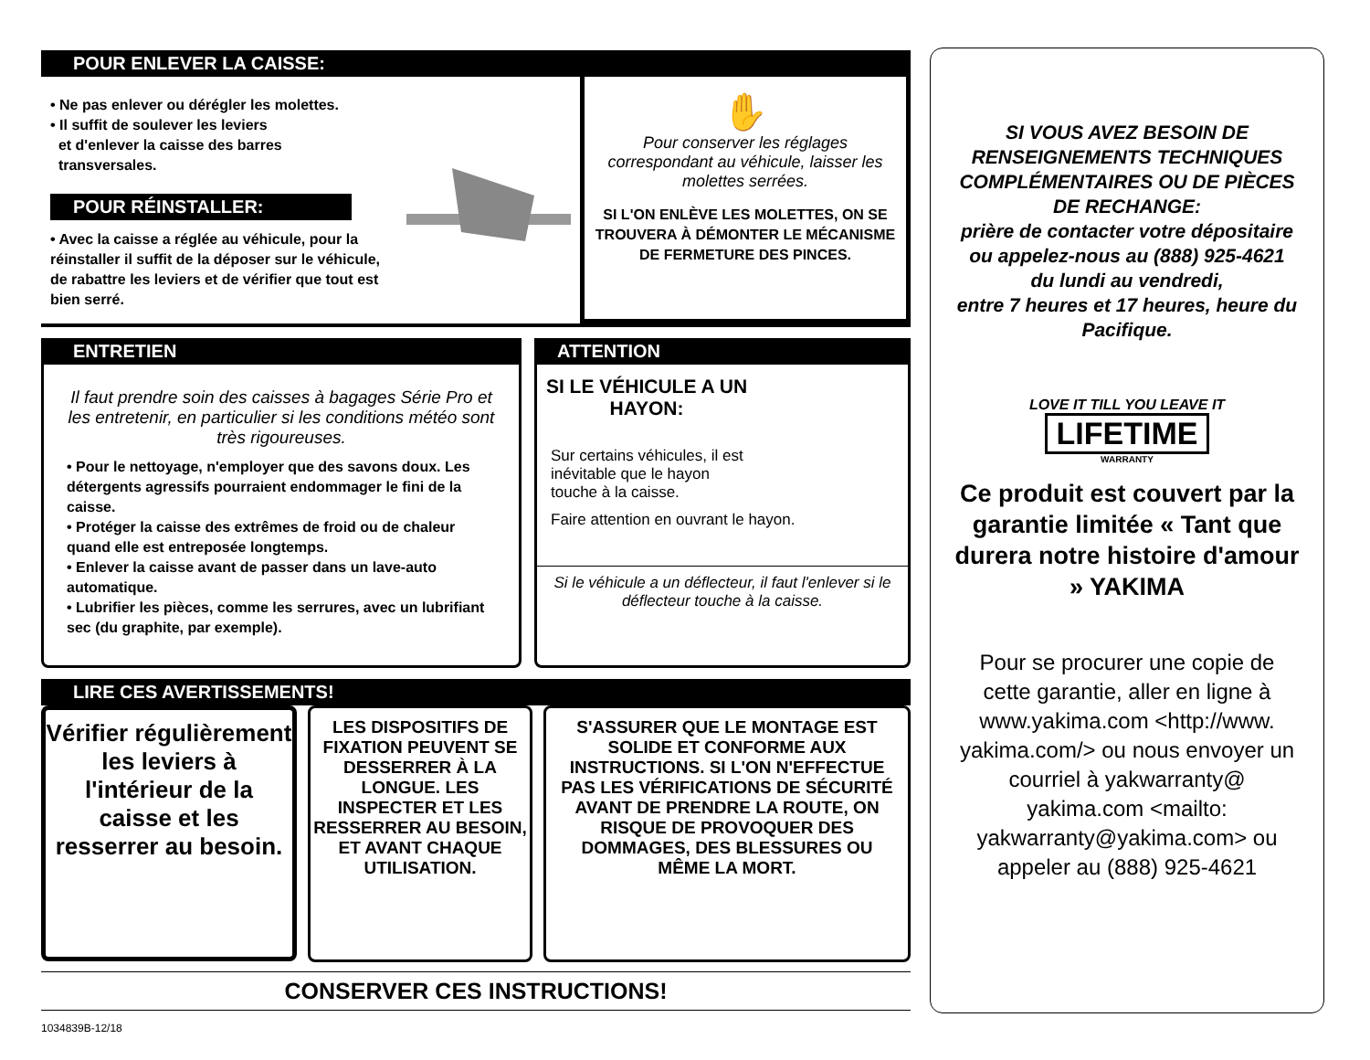POUR ENLEVER LA CAISSE:
• Ne pas enlever ou dérégler les molettes.
• Il suffit de soulever les leviers
et d'enlever la caisse des barres
transversales.
POUR RÉINSTALLER:
• Avec la caisse a réglée au véhicule, pour la réinstaller il suffit de la déposer sur le véhicule, de rabattre les leviers et de vérifier que tout est bien serré.
✋
Pour conserver les réglages correspondant au véhicule, laisser les molettes serrées.
SI L'ON ENLÈVE LES MOLETTES, ON SE TROUVERA À DÉMONTER LE MÉCANISME DE FERMETURE DES PINCES.
ENTRETIEN
Il faut prendre soin des caisses à bagages Série Pro et les entretenir, en particulier si les conditions météo sont très rigoureuses.
• Pour le nettoyage, n'employer que des savons doux. Les détergents agressifs pourraient endommager le fini de la caisse.
• Protéger la caisse des extrêmes de froid ou de chaleur quand elle est entreposée longtemps.
• Enlever la caisse avant de passer dans un lave-auto automatique.
• Lubrifier les pièces, comme les serrures, avec un lubrifiant sec (du graphite, par exemple).
ATTENTION
SI LE VÉHICULE A UN HAYON:
Sur certains véhicules, il est inévitable que le hayon touche à la caisse.
Faire attention en ouvrant le hayon.
Si le véhicule a un déflecteur, il faut l'enlever si le déflecteur touche à la caisse.
LIRE CES AVERTISSEMENTS!
Vérifier régulièrement les leviers à l'intérieur de la caisse et les resserrer au besoin.
LES DISPOSITIFS DE FIXATION PEUVENT SE DESSERRER À LA LONGUE. LES INSPECTER ET LES RESSERRER AU BESOIN, ET AVANT CHAQUE UTILISATION.
S'ASSURER QUE LE MONTAGE EST SOLIDE ET CONFORME AUX INSTRUCTIONS. SI L'ON N'EFFECTUE PAS LES VÉRIFICATIONS DE SÉCURITÉ AVANT DE PRENDRE LA ROUTE, ON RISQUE DE PROVOQUER DES DOMMAGES, DES BLESSURES OU MÊME LA MORT.
CONSERVER CES INSTRUCTIONS!
1034839B-12/18
SI VOUS AVEZ BESOIN DE RENSEIGNEMENTS TECHNIQUES COMPLÉMENTAIRES OU DE PIÈCES DE RECHANGE:
prière de contacter votre dépositaire ou appelez-nous au (888) 925-4621
du lundi au vendredi,
entre 7 heures et 17 heures, heure du Pacifique.
LOVE IT TILL YOU LEAVE IT
LIFETIME
WARRANTY
Ce produit est couvert par la garantie limitée « Tant que durera notre histoire d'amour » YAKIMA
Pour se procurer une copie de cette garantie, aller en ligne à www.yakima.com <http://www. yakima.com/> ou nous envoyer un courriel à yakwarranty@ yakima.com <mailto: yakwarranty@yakima.com> ou appeler au (888) 925-4621